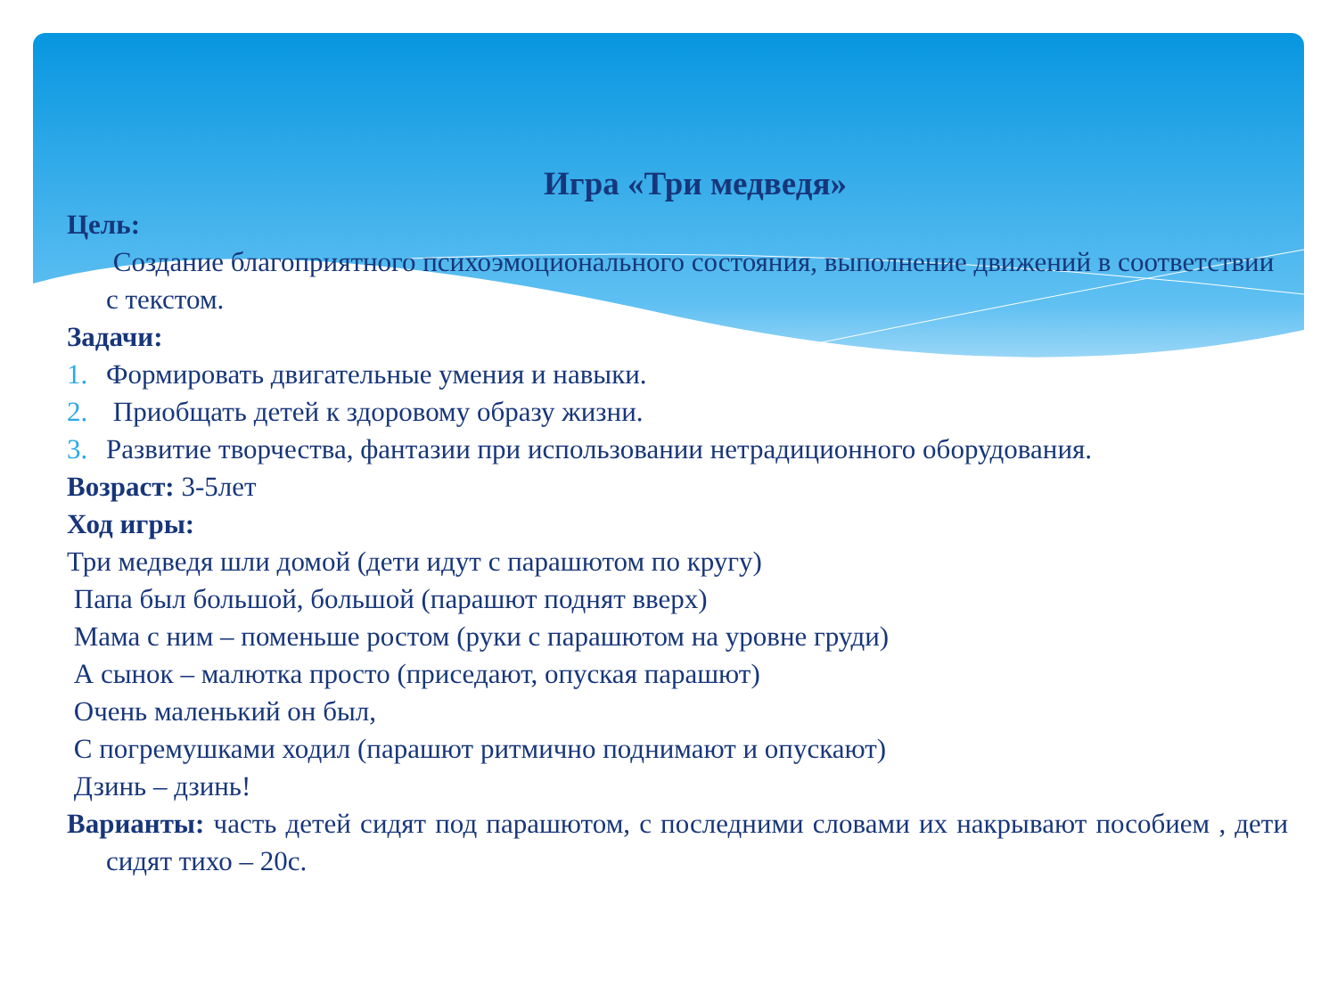Игра «Три медведя»
Цель:
Создание благоприятного психоэмоционального состояния, выполнение движений в соответствии с текстом.
Задачи:
1. Формировать двигательные умения и навыки.
2. Приобщать детей к здоровому образу жизни.
3. Развитие творчества, фантазии при использовании нетрадиционного оборудования.
Возраст: 3-5лет
Ход игры:
Три медведя шли домой (дети идут с парашютом по кругу)
Папа был большой, большой (парашют поднят вверх)
Мама с ним – поменьше ростом (руки с парашютом на уровне груди)
А сынок – малютка просто (приседают, опуская парашют)
Очень маленький он был,
С погремушками ходил (парашют ритмично поднимают и опускают)
Дзинь – дзинь!
Варианты: часть детей сидят под парашютом, с последними словами их накрывают пособием , дети сидят тихо – 20с.